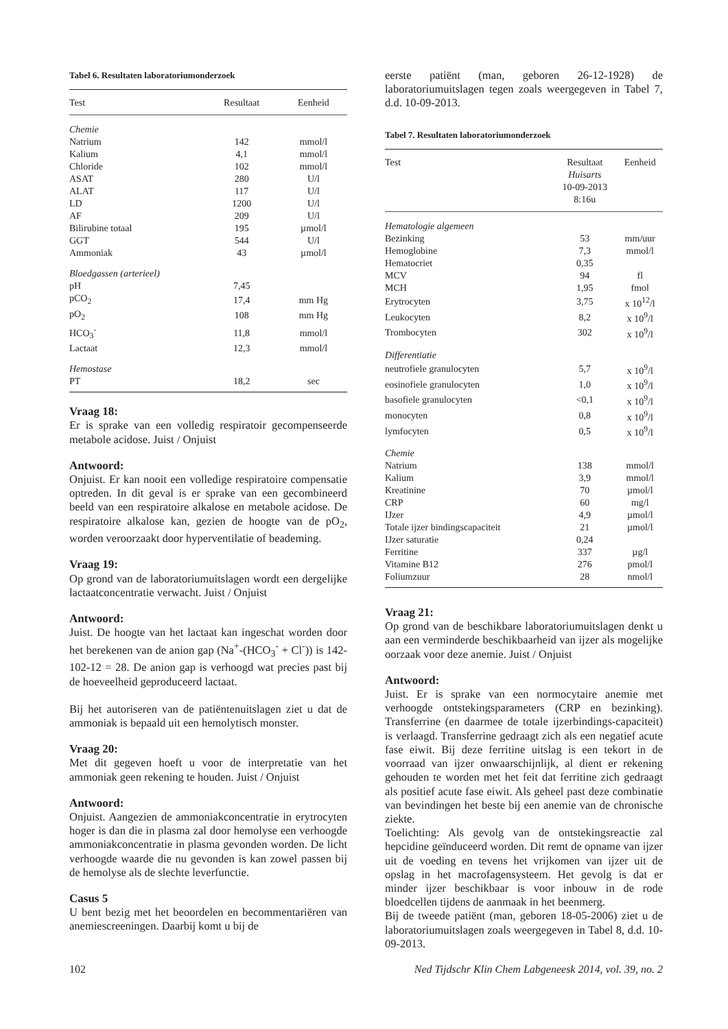Tabel 6. Resultaten laboratoriumonderzoek
| Test | Resultaat | Eenheid |
| --- | --- | --- |
| Chemie | | |
| Natrium | 142 | mmol/l |
| Kalium | 4,1 | mmol/l |
| Chloride | 102 | mmol/l |
| ASAT | 280 | U/l |
| ALAT | 117 | U/l |
| LD | 1200 | U/l |
| AF | 209 | U/l |
| Bilirubine totaal | 195 | µmol/l |
| GGT | 544 | U/l |
| Ammoniak | 43 | µmol/l |
| Bloedgassen (arterieel) | | |
| pH | 7,45 | |
| pCO<sub>2</sub> | 17,4 | mm Hg |
| pO<sub>2</sub> | 108 | mm Hg |
| HCO<sub>3</sub><sup>-</sup> | 11,8 | mmol/l |
| Lactaat | 12,3 | mmol/l |
| Hemostase | | |
| PT | 18,2 | sec |
Vraag 18:
Er is sprake van een volledig respiratoir gecompenseerde metabole acidose. Juist / Onjuist
Antwoord:
Onjuist. Er kan nooit een volledige respiratoire compensatie optreden. In dit geval is er sprake van een gecombineerd beeld van een respiratoire alkalose en metabole acidose. De respiratoire alkalose kan, gezien de hoogte van de pO<sub>2</sub>, worden veroorzaakt door hyperventilatie of beademing.
Vraag 19:
Op grond van de laboratoriumuitslagen wordt een dergelijke lactaatconcentratie verwacht. Juist / Onjuist
Antwoord:
Juist. De hoogte van het lactaat kan ingeschat worden door het berekenen van de anion gap (Na<sup>+</sup>-(HCO<sub>3</sub><sup>-</sup> + Cl<sup>-</sup>)) is 142-102-12 = 28. De anion gap is verhoogd wat precies past bij de hoeveelheid geproduceerd lactaat.
Bij het autoriseren van de patiëntenuitslagen ziet u dat de ammoniak is bepaald uit een hemolytisch monster.
Vraag 20:
Met dit gegeven hoeft u voor de interpretatie van het ammoniak geen rekening te houden. Juist / Onjuist
Antwoord:
Onjuist. Aangezien de ammoniakconcentratie in erytrocyten hoger is dan die in plasma zal door hemolyse een verhoogde ammoniakconcentratie in plasma gevonden worden. De licht verhoogde waarde die nu gevonden is kan zowel passen bij de hemolyse als de slechte leverfunctie.
Casus 5
U bent bezig met het beoordelen en becommentariëren van anemiescreeningen. Daarbij komt u bij de
eerste patiënt (man, geboren 26-12-1928) de laboratoriumuitslagen tegen zoals weergegeven in Tabel 7, d.d. 10-09-2013.
Tabel 7. Resultaten laboratoriumonderzoek
| Test | Resultaat Huisarts 10-09-2013 8:16u | Eenheid |
| --- | --- | --- |
| Hematologie algemeen | | |
| Bezinking | 53 | mm/uur |
| Hemoglobine | 7,3 | mmol/l |
| Hematocriet | 0,35 | |
| MCV | 94 | fl |
| MCH | 1,95 | fmol |
| Erytrocyten | 3,75 | x 10<sup>12</sup>/l |
| Leukocyten | 8,2 | x 10<sup>9</sup>/l |
| Trombocyten | 302 | x 10<sup>9</sup>/l |
| Differentiatie | | |
| neutrofiele granulocyten | 5,7 | x 10<sup>9</sup>/l |
| eosinofiele granulocyten | 1,0 | x 10<sup>9</sup>/l |
| basofiele granulocyten | <0,1 | x 10<sup>9</sup>/l |
| monocyten | 0,8 | x 10<sup>9</sup>/l |
| lymfocyten | 0,5 | x 10<sup>9</sup>/l |
| Chemie | | |
| Natrium | 138 | mmol/l |
| Kalium | 3,9 | mmol/l |
| Kreatinine | 70 | µmol/l |
| CRP | 60 | mg/l |
| IJzer | 4,9 | µmol/l |
| Totale ijzer bindingscapaciteit | 21 | µmol/l |
| IJzer saturatie | 0,24 | |
| Ferritine | 337 | µg/l |
| Vitamine B12 | 276 | pmol/l |
| Foliumzuur | 28 | nmol/l |
Vraag 21:
Op grond van de beschikbare laboratoriumuitslagen denkt u aan een verminderde beschikbaarheid van ijzer als mogelijke oorzaak voor deze anemie. Juist / Onjuist
Antwoord:
Juist. Er is sprake van een normocytaire anemie met verhoogde ontstekingsparameters (CRP en bezinking). Transferrine (en daarmee de totale ijzerbindings-capaciteit) is verlaagd. Transferrine gedraagt zich als een negatief acute fase eiwit. Bij deze ferritine uitslag is een tekort in de voorraad van ijzer onwaarschijnlijk, al dient er rekening gehouden te worden met het feit dat ferritine zich gedraagt als positief acute fase eiwit. Als geheel past deze combinatie van bevindingen het beste bij een anemie van de chronische ziekte.
Toelichting: Als gevolg van de ontstekingsreactie zal hepcidine geïnduceerd worden. Dit remt de opname van ijzer uit de voeding en tevens het vrijkomen van ijzer uit de opslag in het macrofagensysteem. Het gevolg is dat er minder ijzer beschikbaar is voor inbouw in de rode bloedcellen tijdens de aanmaak in het beenmerg.
Bij de tweede patiënt (man, geboren 18-05-2006) ziet u de laboratoriumuitslagen zoals weergegeven in Tabel 8, d.d. 10-09-2013.
102 Ned Tijdschr Klin Chem Labgeneesk 2014, vol. 39, no. 2